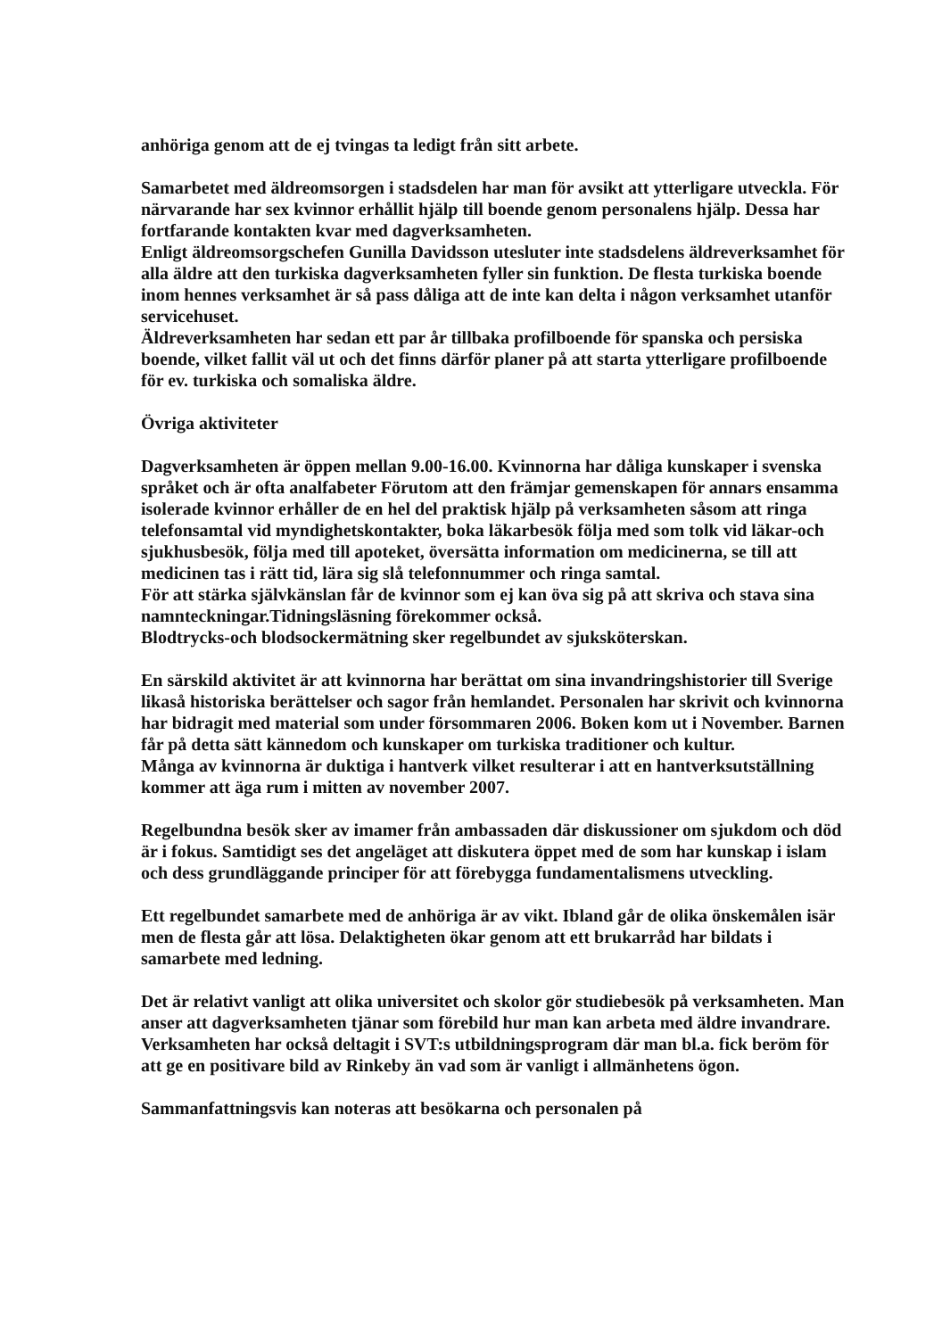anhöriga genom att de ej tvingas ta ledigt från sitt arbete.
Samarbetet med äldreomsorgen i stadsdelen har man för avsikt att ytterligare utveckla. För närvarande har sex kvinnor erhållit hjälp till boende genom personalens hjälp. Dessa har fortfarande kontakten kvar med dagverksamheten.
Enligt äldreomsorgschefen Gunilla Davidsson utesluter inte stadsdelens äldreverksamhet för alla äldre att den turkiska dagverksamheten fyller sin funktion. De flesta turkiska boende inom hennes verksamhet är så pass dåliga att de inte kan delta i någon verksamhet utanför servicehuset.
Äldreverksamheten har sedan ett par år tillbaka profilboende för spanska och persiska boende, vilket fallit väl ut och det finns därför planer på att starta ytterligare profilboende för ev. turkiska och somaliska äldre.
Övriga aktiviteter
Dagverksamheten är öppen mellan 9.00-16.00. Kvinnorna har dåliga kunskaper i svenska språket och är ofta analfabeter Förutom att den främjar gemenskapen för annars ensamma isolerade kvinnor erhåller de en hel del praktisk hjälp på verksamheten såsom att ringa telefonsamtal vid myndighetskontakter, boka läkarbesök följa med som tolk vid läkar-och sjukhusbesök, följa med till apoteket, översätta information om medicinerna, se till att medicinen tas i rätt tid, lära sig slå telefonnummer och ringa samtal.
För att stärka självkänslan får de kvinnor som ej kan öva sig på att skriva och stava sina namnteckningar.Tidningsläsning förekommer också.
Blodtrycks-och blodsockermätning sker regelbundet av sjuksköterskan.
En särskild aktivitet är att kvinnorna har berättat om sina invandringshistorier till Sverige likaså historiska berättelser och sagor från hemlandet. Personalen har skrivit och kvinnorna har bidragit med material som under försommaren 2006. Boken kom ut i November. Barnen får på detta sätt kännedom och kunskaper om turkiska traditioner och kultur.
Många av kvinnorna är duktiga i hantverk vilket resulterar i att en hantverksutställning kommer att äga rum i mitten av november 2007.
Regelbundna besök sker av imamer från ambassaden där diskussioner om sjukdom och död är i fokus. Samtidigt ses det angeläget att diskutera öppet med de som har kunskap i islam och dess grundläggande principer för att förebygga fundamentalismens utveckling.
Ett regelbundet samarbete med de anhöriga är av vikt. Ibland går de olika önskemålen isär men de flesta går att lösa. Delaktigheten ökar genom att ett brukarråd har bildats i samarbete med ledning.
Det är relativt vanligt att olika universitet och skolor gör studiebesök på verksamheten. Man anser att dagverksamheten tjänar som förebild hur man kan arbeta med äldre invandrare. Verksamheten har också deltagit i SVT:s utbildningsprogram där man bl.a. fick beröm för att ge en positivare bild av Rinkeby än vad som är vanligt i allmänhetens ögon.
Sammanfattningsvis kan noteras att besökarna och personalen på